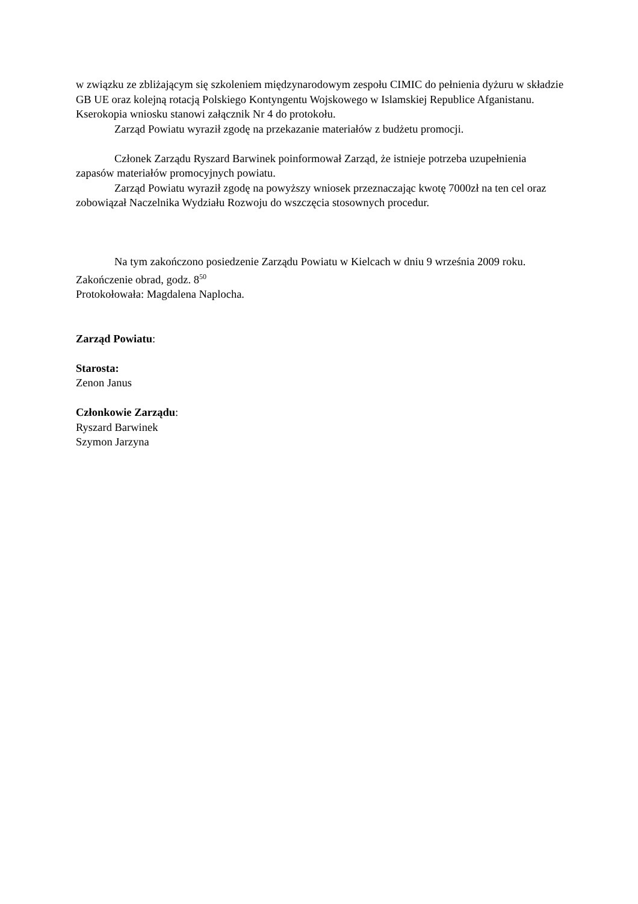w związku ze zbliżającym się szkoleniem międzynarodowym zespołu CIMIC do pełnienia dyżuru w składzie GB UE oraz kolejną rotacją Polskiego Kontyngentu Wojskowego w Islamskiej Republice Afganistanu. Kserokopia wniosku stanowi załącznik Nr 4 do protokołu.
Zarząd Powiatu wyraził zgodę na przekazanie materiałów z budżetu promocji.
Członek Zarządu Ryszard Barwinek poinformował Zarząd, że istnieje potrzeba uzupełnienia zapasów materiałów promocyjnych powiatu.
Zarząd Powiatu wyraził zgodę na powyższy wniosek przeznaczając kwotę 7000zł na ten cel oraz zobowiązał Naczelnika Wydziału Rozwoju do wszczęcia stosownych procedur.
Na tym zakończono posiedzenie Zarządu Powiatu w Kielcach w dniu 9 września 2009 roku.
Zakończenie obrad, godz. 8<sup>50</sup>
Protokołowała: Magdalena Naplocha.
Zarząd Powiatu:
Starosta:
Zenon Janus
Członkowie Zarządu:
Ryszard Barwinek
Szymon Jarzyna